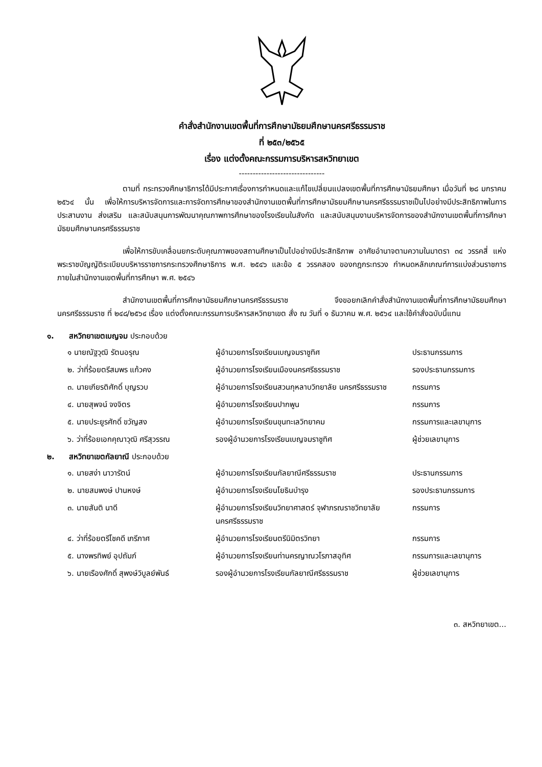คำสั่งสำนักงานเขตพื้นที่การศึกษามัธยมศึกษานครศรีธรรมราช
ที่ ๒๕๓/๒๕๖๕
เรื่อง แต่งตั้งคณะกรรมการบริหารสหวิทยาเขต
-------------------------------
ตามที่ กระทรวงศึกษาธิการได้มีประกาศเรื่องการกำหนดและแก้ไขเปลี่ยนแปลงเขตพื้นที่การศึกษามัธยมศึกษา เมื่อวันที่ ๒๘ มกราคม ๒๕๖๔ นั้น เพื่อให้การบริหารจัดการและการจัดการศึกษาของสำนักงานเขตพื้นที่การศึกษามัธยมศึกษานครศรีธรรมราชเป็นไปอย่างมีประสิทธิภาพในการประสานงาน ส่งเสริม และสนับสนุนการพัฒนาคุณภาพการศึกษาของโรงเรียนในสังกัด และสนับสนุนงานบริหารจัดการของสำนักงานเขตพื้นที่การศึกษามัธยมศึกษานครศรีธรรมราช
เพื่อให้การขับเคลื่อนยกระดับคุณภาพของสถานศึกษาเป็นไปอย่างมีประสิทธิภาพ อาศัยอำนาจตามความในมาตรา ๓๔ วรรคสี่ แห่งพระราชบัญญัติระเบียบบริหารราชการกระทรวงศึกษาธิการ พ.ศ. ๒๕๔๖ และข้อ ๕ วรรคสอง ของกฎกระทรวง กำหนดหลักเกณฑ์การแบ่งส่วนราชการภายในสำนักงานเขตพื้นที่การศึกษา พ.ศ. ๒๕๔๖
สำนักงานเขตพื้นที่การศึกษามัธยมศึกษานครศรีธรรมราช จึงขอยกเลิกคำสั่งสำนักงานเขตพื้นที่การศึกษามัธยมศึกษานครศรีธรรมราช ที่ ๒๔๘/๒๕๖๔ เรื่อง แต่งตั้งคณะกรรมการบริหารสหวิทยาเขต สั่ง ณ วันที่ ๑ ธันวาคม พ.ศ. ๒๕๖๔ และใช้คำสั่งฉบับนี้แทน
๑. สหวิทยาเขตเบญจม ประกอบด้วย
| ๑ นายณัฐวุฒิ รัตนอรุณ | ผู้อำนวยการโรงเรียนเบญจมราชูทิศ | ประธานกรรมการ |
| ๒. ว่าที่ร้อยตรีสมพร แก้วคง | ผู้อำนวยการโรงเรียนเมืองนครศรีธรรมราช | รองประธานกรรมการ |
| ๓. นายเกียรติศักดิ์ บุญรวบ | ผู้อำนวยการโรงเรียนสวนกุหลาบวิทยาลัย นครศรีธรรมราช | กรรมการ |
| ๔. นายสุพจน์ จงจิตร | ผู้อำนวยการโรงเรียนปากพูน | กรรมการ |
| ๕. นายประยูรศักดิ์ ขวัญสง | ผู้อำนวยการโรงเรียนขุนทะเลวิทยาคม | กรรมการและเลขานุการ |
| ๖. ว่าที่ร้อยเอกคุณาวุฒิ ศรีสุวรรณ | รองผู้อำนวยการโรงเรียนเบญจมราชูทิศ | ผู้ช่วยเลขานุการ |
๒. สหวิทยาเขตกัลยาณี ประกอบด้วย
| ๑. นายสง่า นาวารัตน์ | ผู้อำนวยการโรงเรียนกัลยาณีศรีธรรมราช | ประธานกรรมการ |
| ๒. นายสมพงษ์ ปานหงษ์ | ผู้อำนวยการโรงเรียนโยธินบำรุง | รองประธานกรรมการ |
| ๓. นายสันติ นาดี | ผู้อำนวยการโรงเรียนวิทยาศาสตร์ จุฬาภรณราชวิทยาลัยนครศรีธรรมราช | กรรมการ |
| ๔. ว่าที่ร้อยตรีโชคดี เภรีภาศ | ผู้อำนวยการโรงเรียนตรีนิมิตรวิทยา | กรรมการ |
| ๕. นางพรทิพย์ อุปถัมภ์ | ผู้อำนวยการโรงเรียนท่านครญาณวโรภาสอุทิศ | กรรมการและเลขานุการ |
| ๖. นายเรืองศักดิ์ สุพงษ์วิบูลย์พันธ์ | รองผู้อำนวยการโรงเรียนกัลยาณีศรีธรรมราช | ผู้ช่วยเลขานุการ |
๓. สหวิทยาเขต...